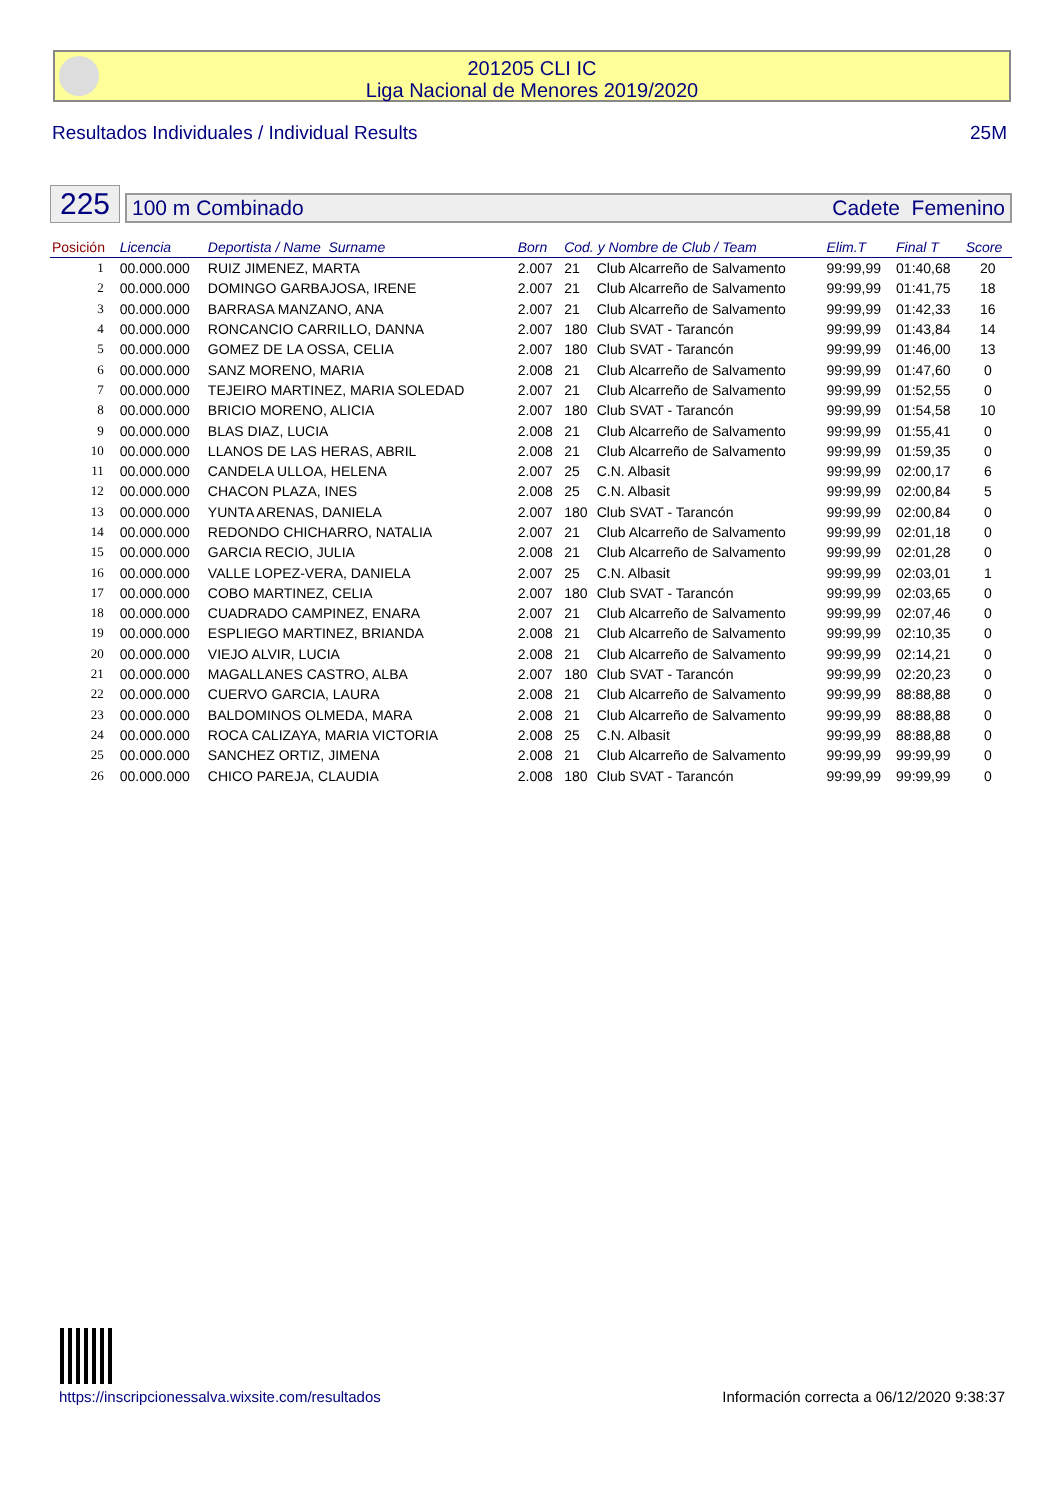201205 CLI IC
Liga Nacional de Menores 2019/2020
Resultados Individuales / Individual Results 25M
225
100 m Combinado Cadete Femenino
| Posición | Licencia | Deportista / Name Surname | Born | Cod. y Nombre de Club / Team | | Elim.T | Final T | Score |
| --- | --- | --- | --- | --- | --- | --- | --- | --- |
| 1 | 00.000.000 | RUIZ JIMENEZ, MARTA | 2.007 | 21 | Club Alcarreño de Salvamento | 99:99,99 | 01:40,68 | 20 |
| 2 | 00.000.000 | DOMINGO GARBAJOSA, IRENE | 2.007 | 21 | Club Alcarreño de Salvamento | 99:99,99 | 01:41,75 | 18 |
| 3 | 00.000.000 | BARRASA MANZANO, ANA | 2.007 | 21 | Club Alcarreño de Salvamento | 99:99,99 | 01:42,33 | 16 |
| 4 | 00.000.000 | RONCANCIO CARRILLO, DANNA | 2.007 | 180 | Club SVAT - Tarancón | 99:99,99 | 01:43,84 | 14 |
| 5 | 00.000.000 | GOMEZ DE LA OSSA, CELIA | 2.007 | 180 | Club SVAT - Tarancón | 99:99,99 | 01:46,00 | 13 |
| 6 | 00.000.000 | SANZ MORENO, MARIA | 2.008 | 21 | Club Alcarreño de Salvamento | 99:99,99 | 01:47,60 | 0 |
| 7 | 00.000.000 | TEJEIRO MARTINEZ, MARIA SOLEDAD | 2.007 | 21 | Club Alcarreño de Salvamento | 99:99,99 | 01:52,55 | 0 |
| 8 | 00.000.000 | BRICIO MORENO, ALICIA | 2.007 | 180 | Club SVAT - Tarancón | 99:99,99 | 01:54,58 | 10 |
| 9 | 00.000.000 | BLAS DIAZ, LUCIA | 2.008 | 21 | Club Alcarreño de Salvamento | 99:99,99 | 01:55,41 | 0 |
| 10 | 00.000.000 | LLANOS DE LAS HERAS, ABRIL | 2.008 | 21 | Club Alcarreño de Salvamento | 99:99,99 | 01:59,35 | 0 |
| 11 | 00.000.000 | CANDELA ULLOA, HELENA | 2.007 | 25 | C.N. Albasit | 99:99,99 | 02:00,17 | 6 |
| 12 | 00.000.000 | CHACON PLAZA, INES | 2.008 | 25 | C.N. Albasit | 99:99,99 | 02:00,84 | 5 |
| 13 | 00.000.000 | YUNTA ARENAS, DANIELA | 2.007 | 180 | Club SVAT - Tarancón | 99:99,99 | 02:00,84 | 0 |
| 14 | 00.000.000 | REDONDO CHICHARRO, NATALIA | 2.007 | 21 | Club Alcarreño de Salvamento | 99:99,99 | 02:01,18 | 0 |
| 15 | 00.000.000 | GARCIA RECIO, JULIA | 2.008 | 21 | Club Alcarreño de Salvamento | 99:99,99 | 02:01,28 | 0 |
| 16 | 00.000.000 | VALLE LOPEZ-VERA, DANIELA | 2.007 | 25 | C.N. Albasit | 99:99,99 | 02:03,01 | 1 |
| 17 | 00.000.000 | COBO MARTINEZ, CELIA | 2.007 | 180 | Club SVAT - Tarancón | 99:99,99 | 02:03,65 | 0 |
| 18 | 00.000.000 | CUADRADO CAMPINEZ, ENARA | 2.007 | 21 | Club Alcarreño de Salvamento | 99:99,99 | 02:07,46 | 0 |
| 19 | 00.000.000 | ESPLIEGO MARTINEZ, BRIANDA | 2.008 | 21 | Club Alcarreño de Salvamento | 99:99,99 | 02:10,35 | 0 |
| 20 | 00.000.000 | VIEJO ALVIR, LUCIA | 2.008 | 21 | Club Alcarreño de Salvamento | 99:99,99 | 02:14,21 | 0 |
| 21 | 00.000.000 | MAGALLANES CASTRO, ALBA | 2.007 | 180 | Club SVAT - Tarancón | 99:99,99 | 02:20,23 | 0 |
| 22 | 00.000.000 | CUERVO GARCIA, LAURA | 2.008 | 21 | Club Alcarreño de Salvamento | 99:99,99 | 88:88,88 | 0 |
| 23 | 00.000.000 | BALDOMINOS OLMEDA, MARA | 2.008 | 21 | Club Alcarreño de Salvamento | 99:99,99 | 88:88,88 | 0 |
| 24 | 00.000.000 | ROCA CALIZAYA, MARIA VICTORIA | 2.008 | 25 | C.N. Albasit | 99:99,99 | 88:88,88 | 0 |
| 25 | 00.000.000 | SANCHEZ ORTIZ, JIMENA | 2.008 | 21 | Club Alcarreño de Salvamento | 99:99,99 | 99:99,99 | 0 |
| 26 | 00.000.000 | CHICO PAREJA, CLAUDIA | 2.008 | 180 | Club SVAT - Tarancón | 99:99,99 | 99:99,99 | 0 |
https://inscripcionessalva.wixsite.com/resultados Información correcta a 06/12/2020 9:38:37